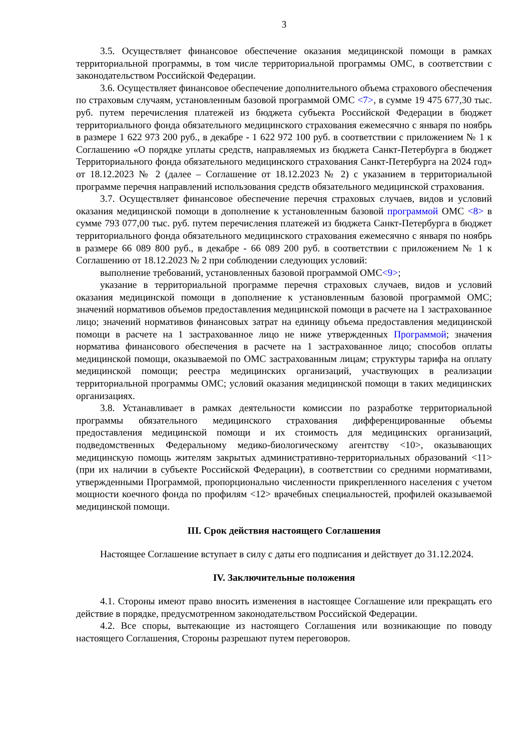3
3.5. Осуществляет финансовое обеспечение оказания медицинской помощи в рамках территориальной программы, в том числе территориальной программы ОМС, в соответствии с законодательством Российской Федерации.
3.6. Осуществляет финансовое обеспечение дополнительного объема страхового обеспечения по страховым случаям, установленным базовой программой ОМС <7>, в сумме 19 475 677,30 тыс. руб. путем перечисления платежей из бюджета субъекта Российской Федерации в бюджет территориального фонда обязательного медицинского страхования ежемесячно с января по ноябрь в размере 1 622 973 200 руб., в декабре - 1 622 972 100 руб. в соответствии с приложением № 1 к Соглашению «О порядке уплаты средств, направляемых из бюджета Санкт-Петербурга в бюджет Территориального фонда обязательного медицинского страхования Санкт-Петербурга на 2024 год» от 18.12.2023 № 2 (далее – Соглашение от 18.12.2023 № 2) с указанием в территориальной программе перечня направлений использования средств обязательного медицинской страхования.
3.7. Осуществляет финансовое обеспечение перечня страховых случаев, видов и условий оказания медицинской помощи в дополнение к установленным базовой программой ОМС <8> в сумме 793 077,00 тыс. руб. путем перечисления платежей из бюджета Санкт-Петербурга в бюджет территориального фонда обязательного медицинского страхования ежемесячно с января по ноябрь в размере 66 089 800 руб., в декабре - 66 089 200 руб. в соответствии с приложением № 1 к Соглашению от 18.12.2023 № 2 при соблюдении следующих условий:
выполнение требований, установленных базовой программой ОМС<9>;
указание в территориальной программе перечня страховых случаев, видов и условий оказания медицинской помощи в дополнение к установленным базовой программой ОМС; значений нормативов объемов предоставления медицинской помощи в расчете на 1 застрахованное лицо; значений нормативов финансовых затрат на единицу объема предоставления медицинской помощи в расчете на 1 застрахованное лицо не ниже утвержденных Программой; значения норматива финансового обеспечения в расчете на 1 застрахованное лицо; способов оплаты медицинской помощи, оказываемой по ОМС застрахованным лицам; структуры тарифа на оплату медицинской помощи; реестра медицинских организаций, участвующих в реализации территориальной программы ОМС; условий оказания медицинской помощи в таких медицинских организациях.
3.8. Устанавливает в рамках деятельности комиссии по разработке территориальной программы обязательного медицинского страхования дифференцированные объемы предоставления медицинской помощи и их стоимость для медицинских организаций, подведомственных Федеральному медико-биологическому агентству <10>, оказывающих медицинскую помощь жителям закрытых административно-территориальных образований <11> (при их наличии в субъекте Российской Федерации), в соответствии со средними нормативами, утвержденными Программой, пропорционально численности прикрепленного населения с учетом мощности коечного фонда по профилям <12> врачебных специальностей, профилей оказываемой медицинской помощи.
III. Срок действия настоящего Соглашения
Настоящее Соглашение вступает в силу с даты его подписания и действует до 31.12.2024.
IV. Заключительные положения
4.1. Стороны имеют право вносить изменения в настоящее Соглашение или прекращать его действие в порядке, предусмотренном законодательством Российской Федерации.
4.2. Все споры, вытекающие из настоящего Соглашения или возникающие по поводу настоящего Соглашения, Стороны разрешают путем переговоров.